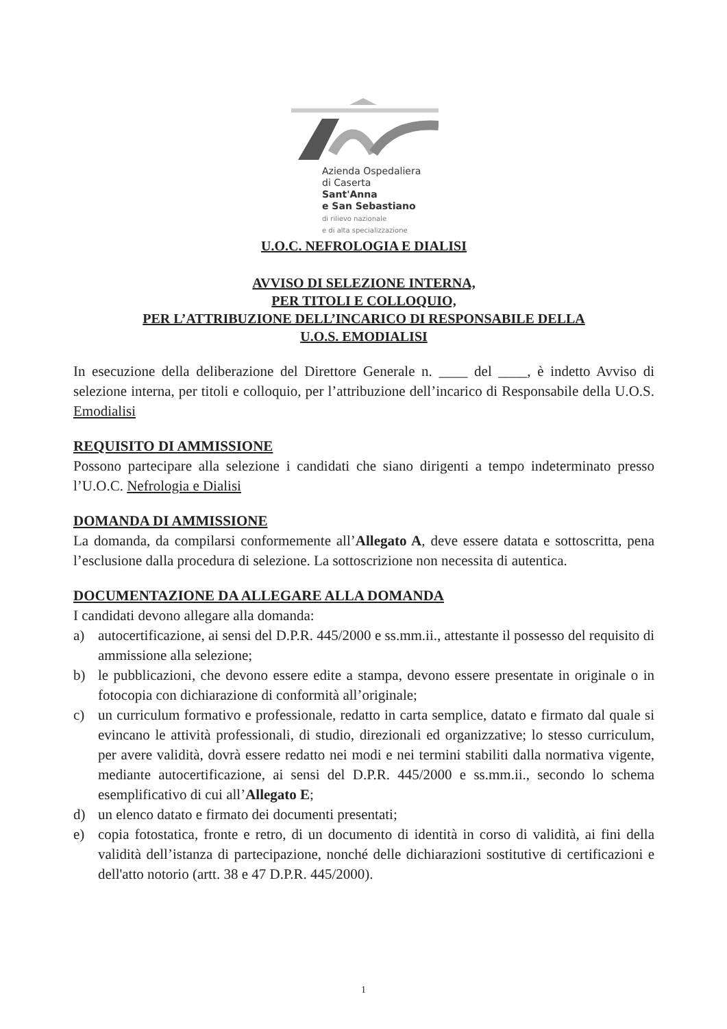Azienda Ospedaliera
di Caserta
Sant'Anna
e San Sebastiano
di rilievo nazionale
e di alta specializzazione
U.O.C. NEFROLOGIA E DIALISI
AVVISO DI SELEZIONE INTERNA,
PER TITOLI E COLLOQUIO,
PER L’ATTRIBUZIONE DELL’INCARICO DI RESPONSABILE DELLA
U.O.S. EMODIALISI
In esecuzione della deliberazione del Direttore Generale n. ____ del ____, è indetto Avviso di selezione interna, per titoli e colloquio, per l’attribuzione dell’incarico di Responsabile della U.O.S. Emodialisi
REQUISITO DI AMMISSIONE
Possono partecipare alla selezione i candidati che siano dirigenti a tempo indeterminato presso l’U.O.C. Nefrologia e Dialisi
DOMANDA DI AMMISSIONE
La domanda, da compilarsi conformemente all’Allegato A, deve essere datata e sottoscritta, pena l’esclusione dalla procedura di selezione. La sottoscrizione non necessita di autentica.
DOCUMENTAZIONE DA ALLEGARE ALLA DOMANDA
I candidati devono allegare alla domanda:
a) autocertificazione, ai sensi del D.P.R. 445/2000 e ss.mm.ii., attestante il possesso del requisito di ammissione alla selezione;
b) le pubblicazioni, che devono essere edite a stampa, devono essere presentate in originale o in fotocopia con dichiarazione di conformità all’originale;
c) un curriculum formativo e professionale, redatto in carta semplice, datato e firmato dal quale si evincano le attività professionali, di studio, direzionali ed organizzative; lo stesso curriculum, per avere validità, dovrà essere redatto nei modi e nei termini stabiliti dalla normativa vigente, mediante autocertificazione, ai sensi del D.P.R. 445/2000 e ss.mm.ii., secondo lo schema esemplificativo di cui all’Allegato E;
d) un elenco datato e firmato dei documenti presentati;
e) copia fotostatica, fronte e retro, di un documento di identità in corso di validità, ai fini della validità dell’istanza di partecipazione, nonché delle dichiarazioni sostitutive di certificazioni e dell'atto notorio (artt. 38 e 47 D.P.R. 445/2000).
1